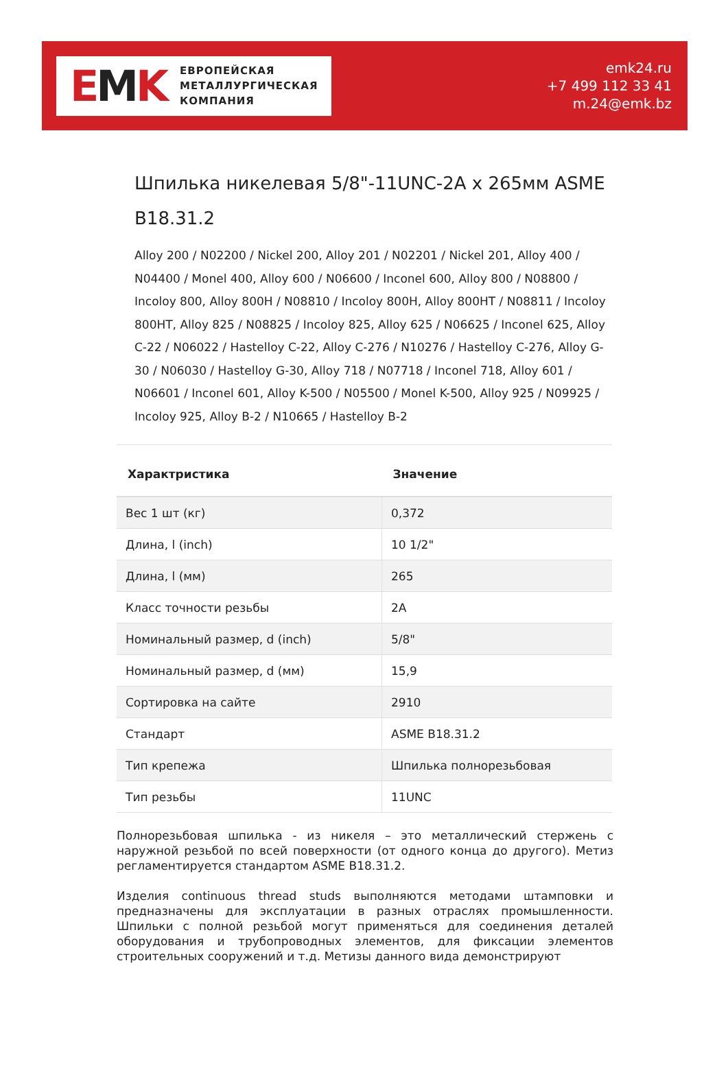EMK
ЕВРОПЕЙСКАЯ
МЕТАЛЛУРГИЧЕСКАЯ
КОМПАНИЯ
emk24.ru
+7 499 112 33 41
m.24@emk.bz
Шпилька никелевая 5/8"-11UNC-2A x 265мм ASME B18.31.2
Alloy 200 / N02200 / Nickel 200, Alloy 201 / N02201 / Nickel 201, Alloy 400 / N04400 / Monel 400, Alloy 600 / N06600 / Inconel 600, Alloy 800 / N08800 / Incoloy 800, Alloy 800H / N08810 / Incoloy 800H, Alloy 800HT / N08811 / Incoloy 800HT, Alloy 825 / N08825 / Incoloy 825, Alloy 625 / N06625 / Inconel 625, Alloy C-22 / N06022 / Hastelloy C-22, Alloy C-276 / N10276 / Hastelloy C-276, Alloy G-30 / N06030 / Hastelloy G-30, Alloy 718 / N07718 / Inconel 718, Alloy 601 / N06601 / Inconel 601, Alloy K-500 / N05500 / Monel K-500, Alloy 925 / N09925 / Incoloy 925, Alloy B-2 / N10665 / Hastelloy B-2
| Характристика | Значение |
| --- | --- |
| Вес 1 шт (кг) | 0,372 |
| Длина, l (inch) | 10 1/2" |
| Длина, l (мм) | 265 |
| Класс точности резьбы | 2A |
| Номинальный размер, d (inch) | 5/8" |
| Номинальный размер, d (мм) | 15,9 |
| Сортировка на сайте | 2910 |
| Стандарт | ASME B18.31.2 |
| Тип крепежа | Шпилька полнорезьбовая |
| Тип резьбы | 11UNC |
Полнорезьбовая шпилька - из никеля – это металлический стержень с наружной резьбой по всей поверхности (от одного конца до другого). Метиз регламентируется стандартом ASME B18.31.2.
Изделия continuous thread studs выполняются методами штамповки и предназначены для эксплуатации в разных отраслях промышленности. Шпильки с полной резьбой могут применяться для соединения деталей оборудования и трубопроводных элементов, для фиксации элементов строительных сооружений и т.д. Метизы данного вида демонстрируют